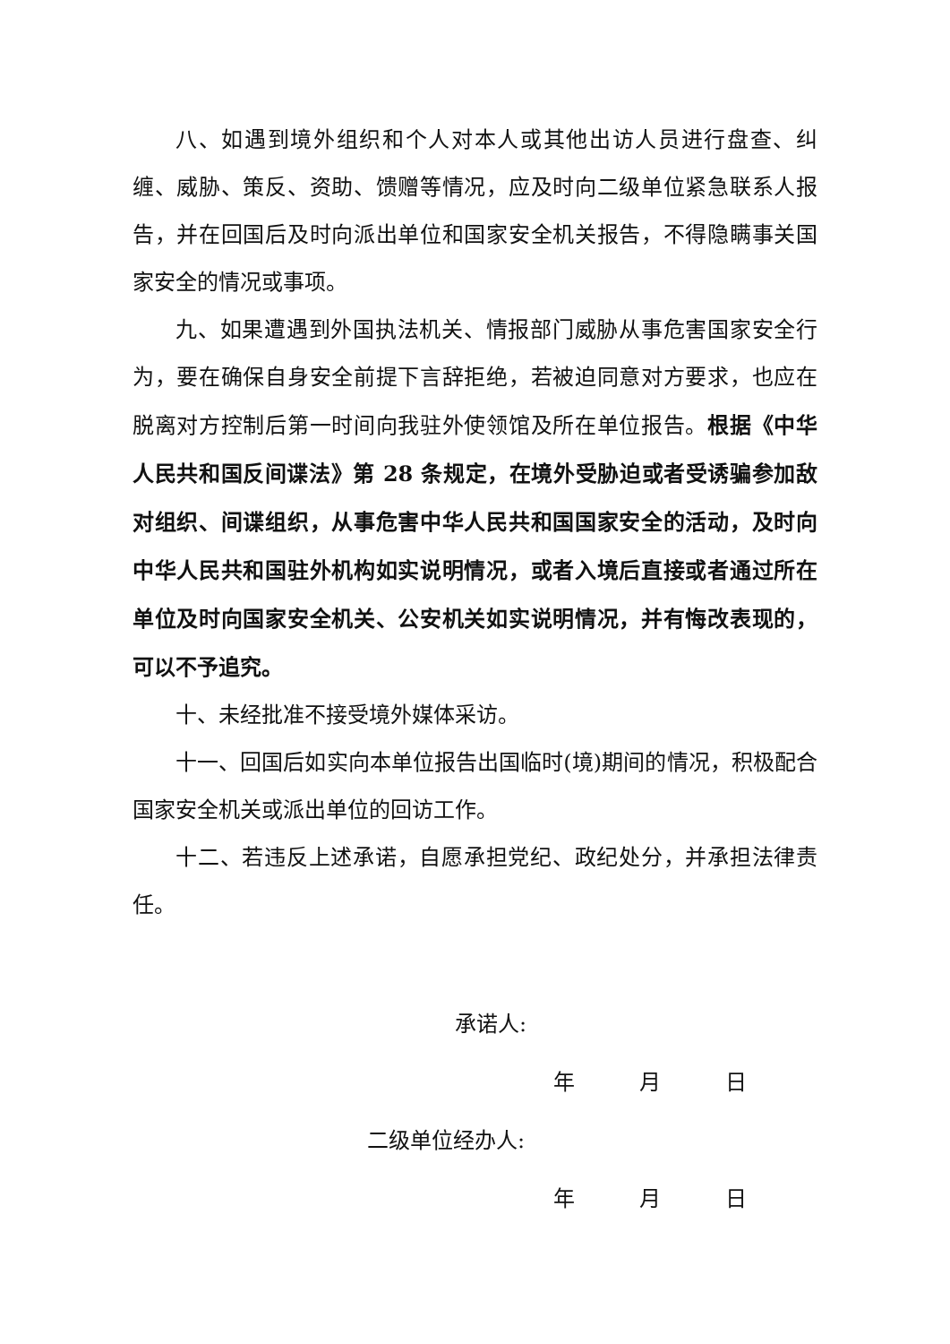八、如遇到境外组织和个人对本人或其他出访人员进行盘查、纠缠、威胁、策反、资助、馈赠等情况，应及时向二级单位紧急联系人报告，并在回国后及时向派出单位和国家安全机关报告，不得隐瞒事关国家安全的情况或事项。
九、如果遭遇到外国执法机关、情报部门威胁从事危害国家安全行为，要在确保自身安全前提下言辞拒绝，若被迫同意对方要求，也应在脱离对方控制后第一时间向我驻外使领馆及所在单位报告。根据《中华人民共和国反间谍法》第 28 条规定，在境外受胁迫或者受诱骗参加敌对组织、间谍组织，从事危害中华人民共和国国家安全的活动，及时向中华人民共和国驻外机构如实说明情况，或者入境后直接或者通过所在单位及时向国家安全机关、公安机关如实说明情况，并有悔改表现的，可以不予追究。
十、未经批准不接受境外媒体采访。
十一、回国后如实向本单位报告出国临时(境)期间的情况，积极配合国家安全机关或派出单位的回访工作。
十二、若违反上述承诺，自愿承担党纪、政纪处分，并承担法律责任。
承诺人:
年   月   日
二级单位经办人:
年   月   日